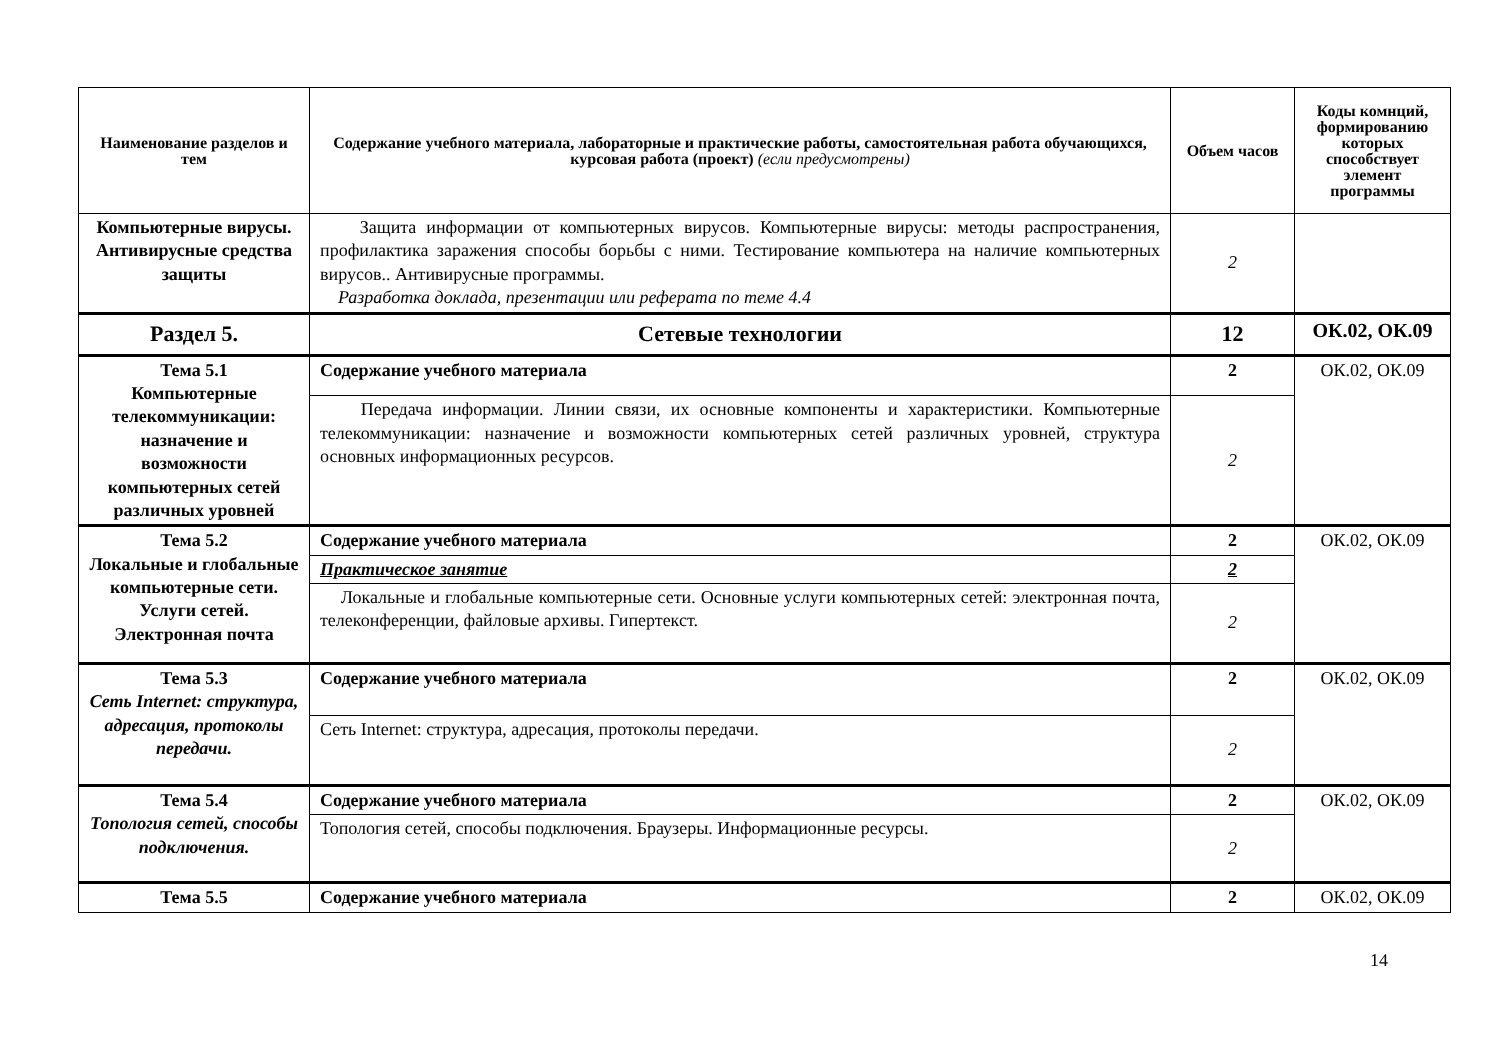| Наименование разделов и тем | Содержание учебного материала, лабораторные и практические работы, самостоятельная работа обучающихся, курсовая работа (проект) (если предусмотрены) | Объем часов | Коды комнций, формированию которых способствует элемент программы |
| --- | --- | --- | --- |
| Компьютерные вирусы. Антивирусные средства защиты | Защита информации от компьютерных вирусов. Компьютерные вирусы: методы распространения, профилактика заражения способы борьбы с ними. Тестирование компьютера на наличие компьютерных вирусов.. Антивирусные программы. Разработка доклада, презентации или реферата по теме 4.4 | 2 | |
| Раздел 5. | Сетевые технологии | 12 | ОК.02, ОК.09 |
| Тема 5.1 Компьютерные телекоммуникации: назначение и возможности компьютерных сетей различных уровней | Содержание учебного материала | 2 | ОК.02, ОК.09 |
| | Передача информации. Линии связи, их основные компоненты и характеристики. Компьютерные телекоммуникации: назначение и возможности компьютерных сетей различных уровней, структура основных информационных ресурсов. | 2 | |
| Тема 5.2 Локальные и глобальные компьютерные сети. Услуги сетей. Электронная почта | Содержание учебного материала | 2 | ОК.02, ОК.09 |
| | Практическое занятие | 2 | |
| | Локальные и глобальные компьютерные сети. Основные услуги компьютерных сетей: электронная почта, телеконференции, файловые архивы. Гипертекст. | 2 | |
| Тема 5.3 Сеть Internet: структура, адресация, протоколы передачи. | Содержание учебного материала | 2 | ОК.02, ОК.09 |
| | Сеть Internet: структура, адресация, протоколы передачи. | 2 | |
| Тема 5.4 Топология сетей, способы подключения. | Содержание учебного материала | 2 | ОК.02, ОК.09 |
| | Топология сетей, способы подключения. Браузеры. Информационные ресурсы. | 2 | |
| Тема 5.5 | Содержание учебного материала | 2 | ОК.02, ОК.09 |
14